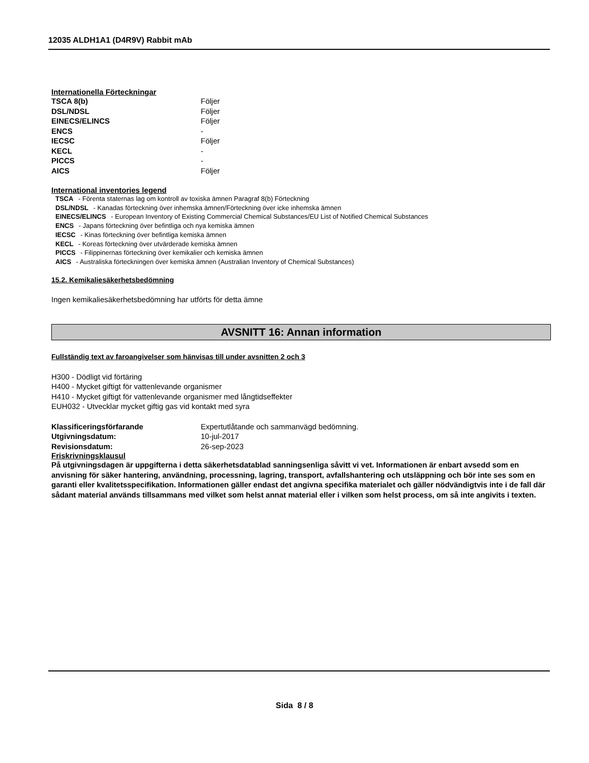12035 ALDH1A1 (D4R9V) Rabbit mAb
Internationella Förteckningar
| TSCA 8(b) | Följer |
| DSL/NDSL | Följer |
| EINECS/ELINCS | Följer |
| ENCS | - |
| IECSC | Följer |
| KECL | - |
| PICCS | - |
| AICS | Följer |
International inventories legend
TSCA - Förenta staternas lag om kontroll av toxiska ämnen Paragraf 8(b) Förteckning
DSL/NDSL - Kanadas förteckning över inhemska ämnen/Förteckning över icke inhemska ämnen
EINECS/ELINCS - European Inventory of Existing Commercial Chemical Substances/EU List of Notified Chemical Substances
ENCS - Japans förteckning över befintliga och nya kemiska ämnen
IECSC - Kinas förteckning över befintliga kemiska ämnen
KECL - Koreas förteckning över utvärderade kemiska ämnen
PICCS - Filippinernas förteckning över kemikalier och kemiska ämnen
AICS - Australiska förteckningen över kemiska ämnen (Australian Inventory of Chemical Substances)
15.2. Kemikaliesäkerhetsbedömning
Ingen kemikaliesäkerhetsbedömning har utförts för detta ämne
AVSNITT 16: Annan information
Fullständig text av faroangivelser som hänvisas till under avsnitten 2 och 3
H300 - Dödligt vid förtäring
H400 - Mycket giftigt för vattenlevande organismer
H410 - Mycket giftigt för vattenlevande organismer med långtidseffekter
EUH032 - Utvecklar mycket giftig gas vid kontakt med syra
| Klassificeringsförfarande | Expertutlåtande och sammanvägd bedömning. |
| Utgivningsdatum: | 10-jul-2017 |
| Revisionsdatum: | 26-sep-2023 |
Friskrivningsklausul
På utgivningsdagen är uppgifterna i detta säkerhetsdatablad sanningsenliga såvitt vi vet. Informationen är enbart avsedd som en anvisning för säker hantering, användning, processning, lagring, transport, avfallshantering och utsläppning och bör inte ses som en garanti eller kvalitetsspecifikation. Informationen gäller endast det angivna specifika materialet och gäller nödvändigtvis inte i de fall där sådant material används tillsammans med vilket som helst annat material eller i vilken som helst process, om så inte angivits i texten.
Sida 8 / 8